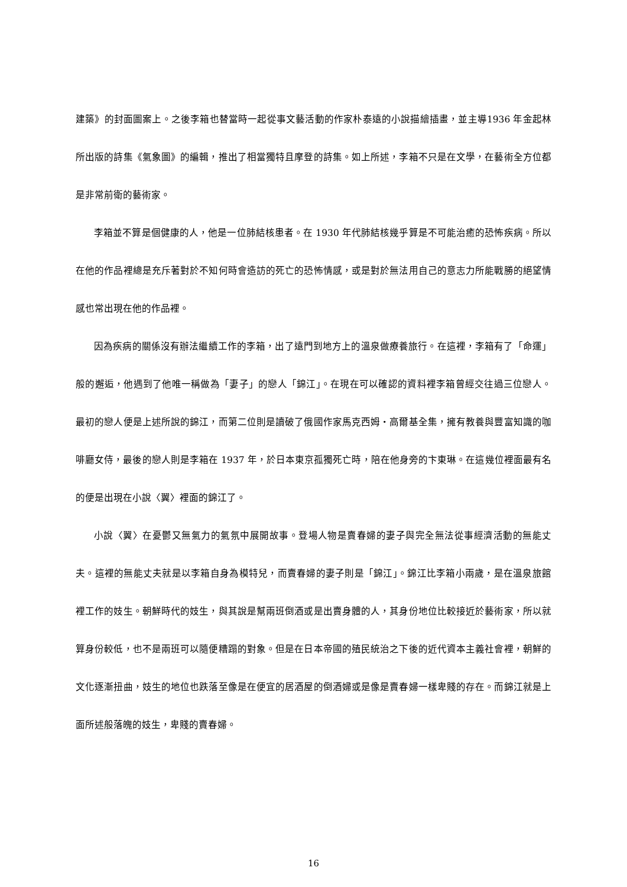建築》的封面圖案上。之後李箱也替當時一起從事文藝活動的作家朴泰遠的小說描繪插畫，並主導1936 年金起林所出版的詩集《氣象圖》的編輯，推出了相當獨特且摩登的詩集。如上所述，李箱不只是在文學，在藝術全方位都是非常前衛的藝術家。
李箱並不算是個健康的人，他是一位肺結核患者。在 1930 年代肺結核幾乎算是不可能治癒的恐怖疾病。所以在他的作品裡總是充斥著對於不知何時會造訪的死亡的恐怖情感，或是對於無法用自己的意志力所能戰勝的絕望情感也常出現在他的作品裡。
因為疾病的關係沒有辦法繼續工作的李箱，出了遠門到地方上的溫泉做療養旅行。在這裡，李箱有了「命運」般的邂逅，他遇到了他唯一稱做為「妻子」的戀人「錦江」。在現在可以確認的資料裡李箱曾經交往過三位戀人。最初的戀人便是上述所說的錦江，而第二位則是讀破了俄國作家馬克西姆‧高爾基全集，擁有教養與豐富知識的咖啡廳女侍，最後的戀人則是李箱在 1937 年，於日本東京孤獨死亡時，陪在他身旁的卞東琳。在這幾位裡面最有名的便是出現在小說〈翼〉裡面的錦江了。
小說〈翼〉在憂鬱又無氣力的氣氛中展開故事。登場人物是賣春婦的妻子與完全無法從事經濟活動的無能丈夫。這裡的無能丈夫就是以李箱自身為模特兒，而賣春婦的妻子則是「錦江」。錦江比李箱小兩歲，是在溫泉旅館裡工作的妓生。朝鮮時代的妓生，與其說是幫兩班倒酒或是出賣身體的人，其身份地位比較接近於藝術家，所以就算身份較低，也不是兩班可以隨便糟蹋的對象。但是在日本帝國的殖民統治之下後的近代資本主義社會裡，朝鮮的文化逐漸扭曲，妓生的地位也跌落至像是在便宜的居酒屋的倒酒婦或是像是賣春婦一樣卑賤的存在。而錦江就是上面所述般落魄的妓生，卑賤的賣春婦。
16